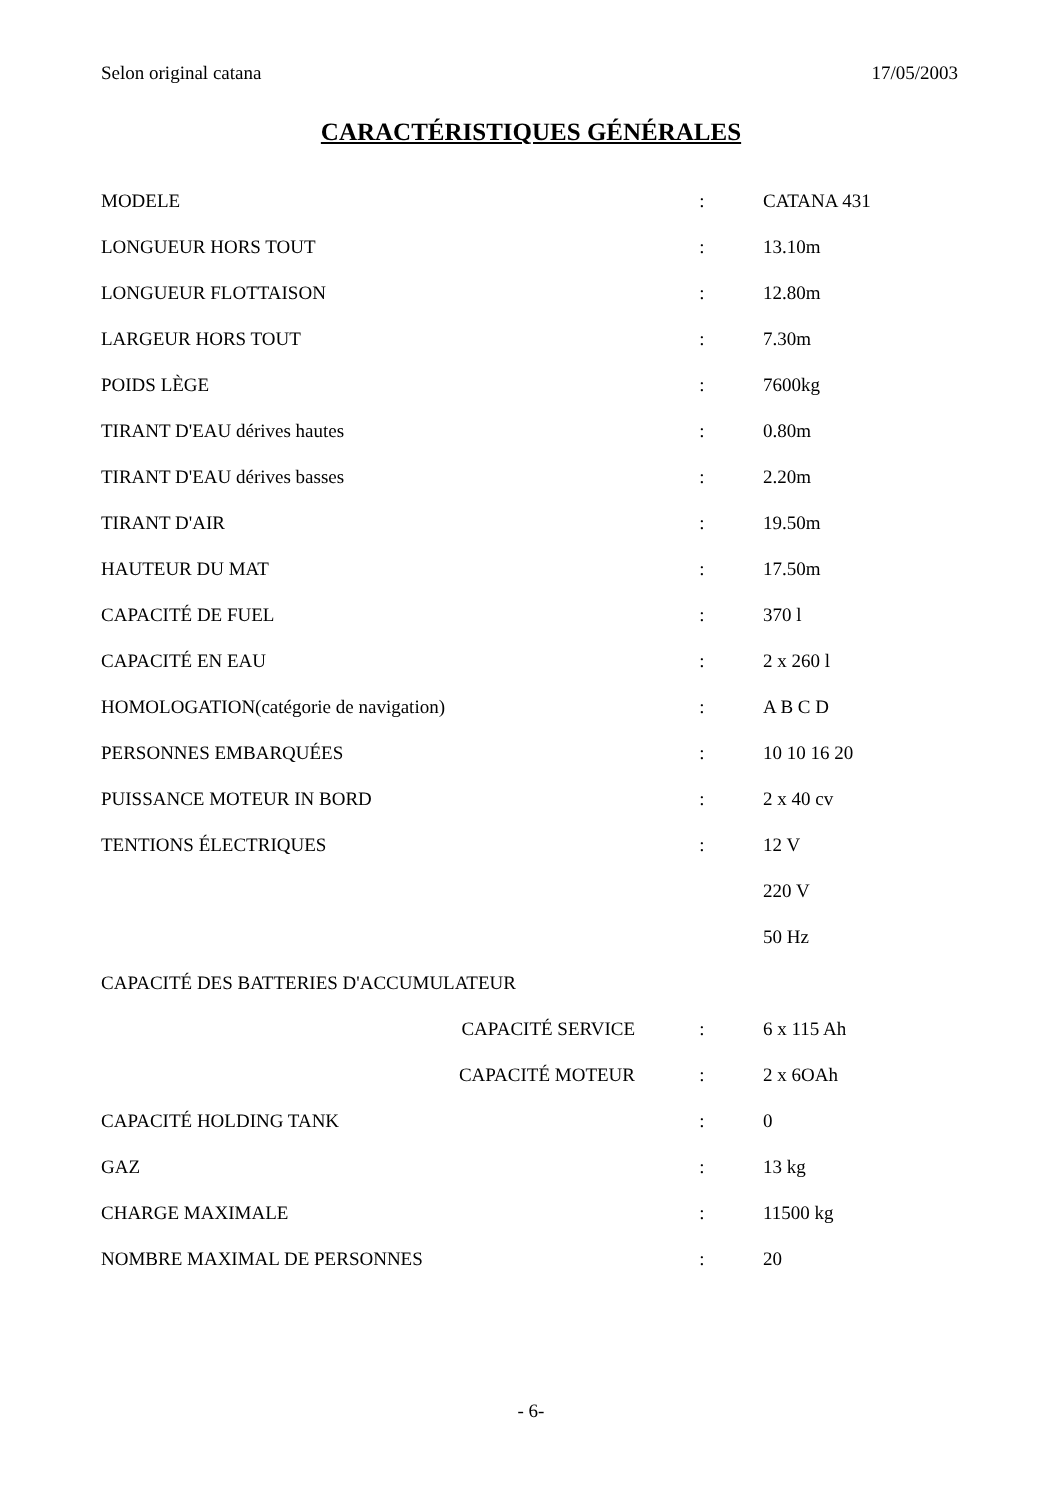Selon original catana 17/05/2003
CARACTÉRISTIQUES GÉNÉRALES
| MODELE | : | CATANA 431 |
| LONGUEUR HORS TOUT | : | 13.10m |
| LONGUEUR FLOTTAISON | : | 12.80m |
| LARGEUR HORS TOUT | : | 7.30m |
| POIDS LÈGE | : | 7600kg |
| TIRANT D'EAU dérives hautes | : | 0.80m |
| TIRANT D'EAU dérives basses | : | 2.20m |
| TIRANT D'AIR | : | 19.50m |
| HAUTEUR DU MAT | : | 17.50m |
| CAPACITÉ DE FUEL | : | 370 l |
| CAPACITÉ EN EAU | : | 2 x 260 l |
| HOMOLOGATION(catégorie de navigation) | : | A B C D |
| PERSONNES EMBARQUÉES | : | 10 10 16 20 |
| PUISSANCE MOTEUR IN BORD | : | 2 x 40 cv |
| TENTIONS ÉLECTRIQUES | : | 12 V |
| | | 220 V |
| | | 50 Hz |
| CAPACITÉ DES BATTERIES D'ACCUMULATEUR | | |
| CAPACITÉ SERVICE | : | 6 x 115 Ah |
| CAPACITÉ MOTEUR | : | 2 x 6OAh |
| CAPACITÉ HOLDING TANK | : | 0 |
| GAZ | : | 13 kg |
| CHARGE MAXIMALE | : | 11500 kg |
| NOMBRE MAXIMAL DE PERSONNES | : | 20 |
- 6-